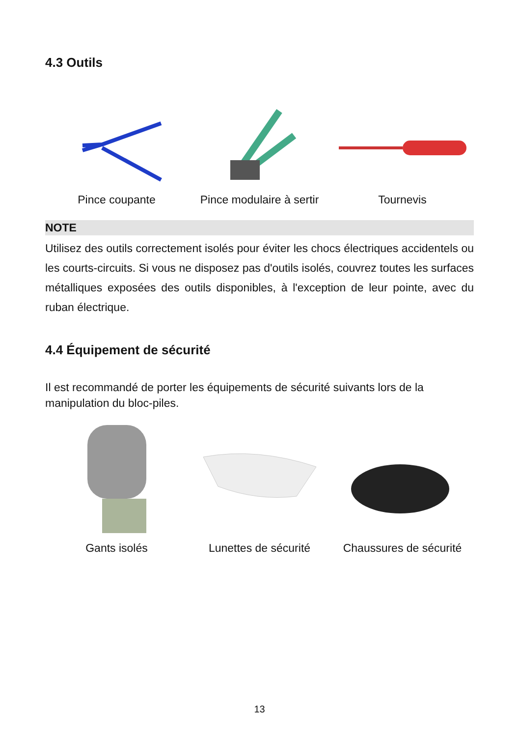4.3 Outils
Pince coupante Pince modulaire à sertir Tournevis
NOTE
Utilisez des outils correctement isolés pour éviter les chocs électriques accidentels ou les courts-circuits. Si vous ne disposez pas d'outils isolés, couvrez toutes les surfaces métalliques exposées des outils disponibles, à l'exception de leur pointe, avec du ruban électrique.
4.4 Équipement de sécurité
Il est recommandé de porter les équipements de sécurité suivants lors de la manipulation du bloc-piles.
Gants isolés Lunettes de sécurité Chaussures de sécurité
13